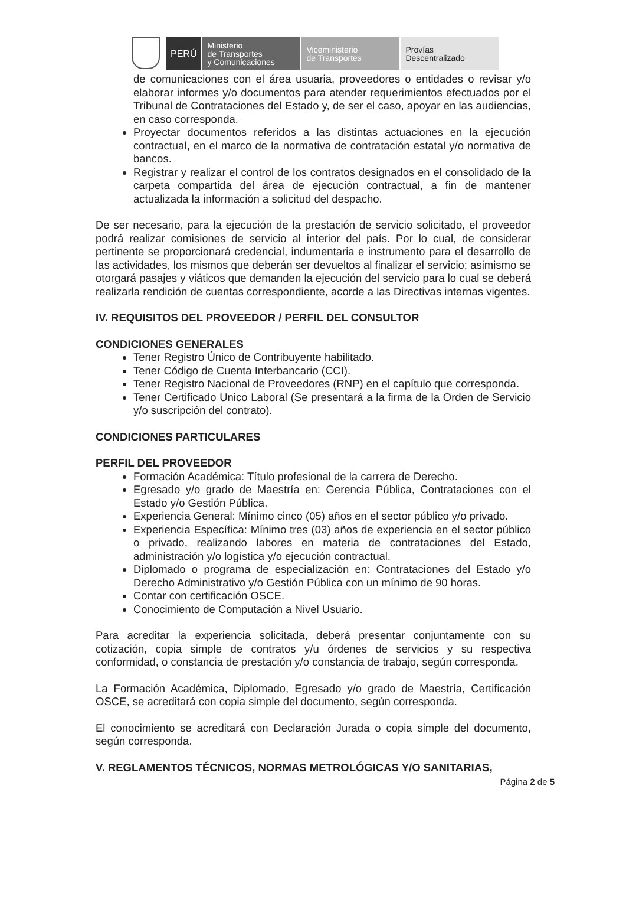PERÚ Ministerio
de Transportes
y Comunicaciones
Viceministerio
de Transportes
Provías
Descentralizado
de comunicaciones con el área usuaria, proveedores o entidades o revisar y/o elaborar informes y/o documentos para atender requerimientos efectuados por el Tribunal de Contrataciones del Estado y, de ser el caso, apoyar en las audiencias, en caso corresponda.
Proyectar documentos referidos a las distintas actuaciones en la ejecución contractual, en el marco de la normativa de contratación estatal y/o normativa de bancos.
Registrar y realizar el control de los contratos designados en el consolidado de la carpeta compartida del área de ejecución contractual, a fin de mantener actualizada la información a solicitud del despacho.
De ser necesario, para la ejecución de la prestación de servicio solicitado, el proveedor podrá realizar comisiones de servicio al interior del país. Por lo cual, de considerar pertinente se proporcionará credencial, indumentaria e instrumento para el desarrollo de las actividades, los mismos que deberán ser devueltos al finalizar el servicio; asimismo se otorgará pasajes y viáticos que demanden la ejecución del servicio para lo cual se deberá realizarla rendición de cuentas correspondiente, acorde a las Directivas internas vigentes.
IV. REQUISITOS DEL PROVEEDOR / PERFIL DEL CONSULTOR
CONDICIONES GENERALES
Tener Registro Único de Contribuyente habilitado.
Tener Código de Cuenta Interbancario (CCI).
Tener Registro Nacional de Proveedores (RNP) en el capítulo que corresponda.
Tener Certificado Unico Laboral (Se presentará a la firma de la Orden de Servicio y/o suscripción del contrato).
CONDICIONES PARTICULARES
PERFIL DEL PROVEEDOR
Formación Académica: Título profesional de la carrera de Derecho.
Egresado y/o grado de Maestría en: Gerencia Pública, Contrataciones con el Estado y/o Gestión Pública.
Experiencia General: Mínimo cinco (05) años en el sector público y/o privado.
Experiencia Específica: Mínimo tres (03) años de experiencia en el sector público o privado, realizando labores en materia de contrataciones del Estado, administración y/o logística y/o ejecución contractual.
Diplomado o programa de especialización en: Contrataciones del Estado y/o Derecho Administrativo y/o Gestión Pública con un mínimo de 90 horas.
Contar con certificación OSCE.
Conocimiento de Computación a Nivel Usuario.
Para acreditar la experiencia solicitada, deberá presentar conjuntamente con su cotización, copia simple de contratos y/u órdenes de servicios y su respectiva conformidad, o constancia de prestación y/o constancia de trabajo, según corresponda.
La Formación Académica, Diplomado, Egresado y/o grado de Maestría, Certificación OSCE, se acreditará con copia simple del documento, según corresponda.
El conocimiento se acreditará con Declaración Jurada o copia simple del documento, según corresponda.
V. REGLAMENTOS TÉCNICOS, NORMAS METROLÓGICAS Y/O SANITARIAS,
Página 2 de 5